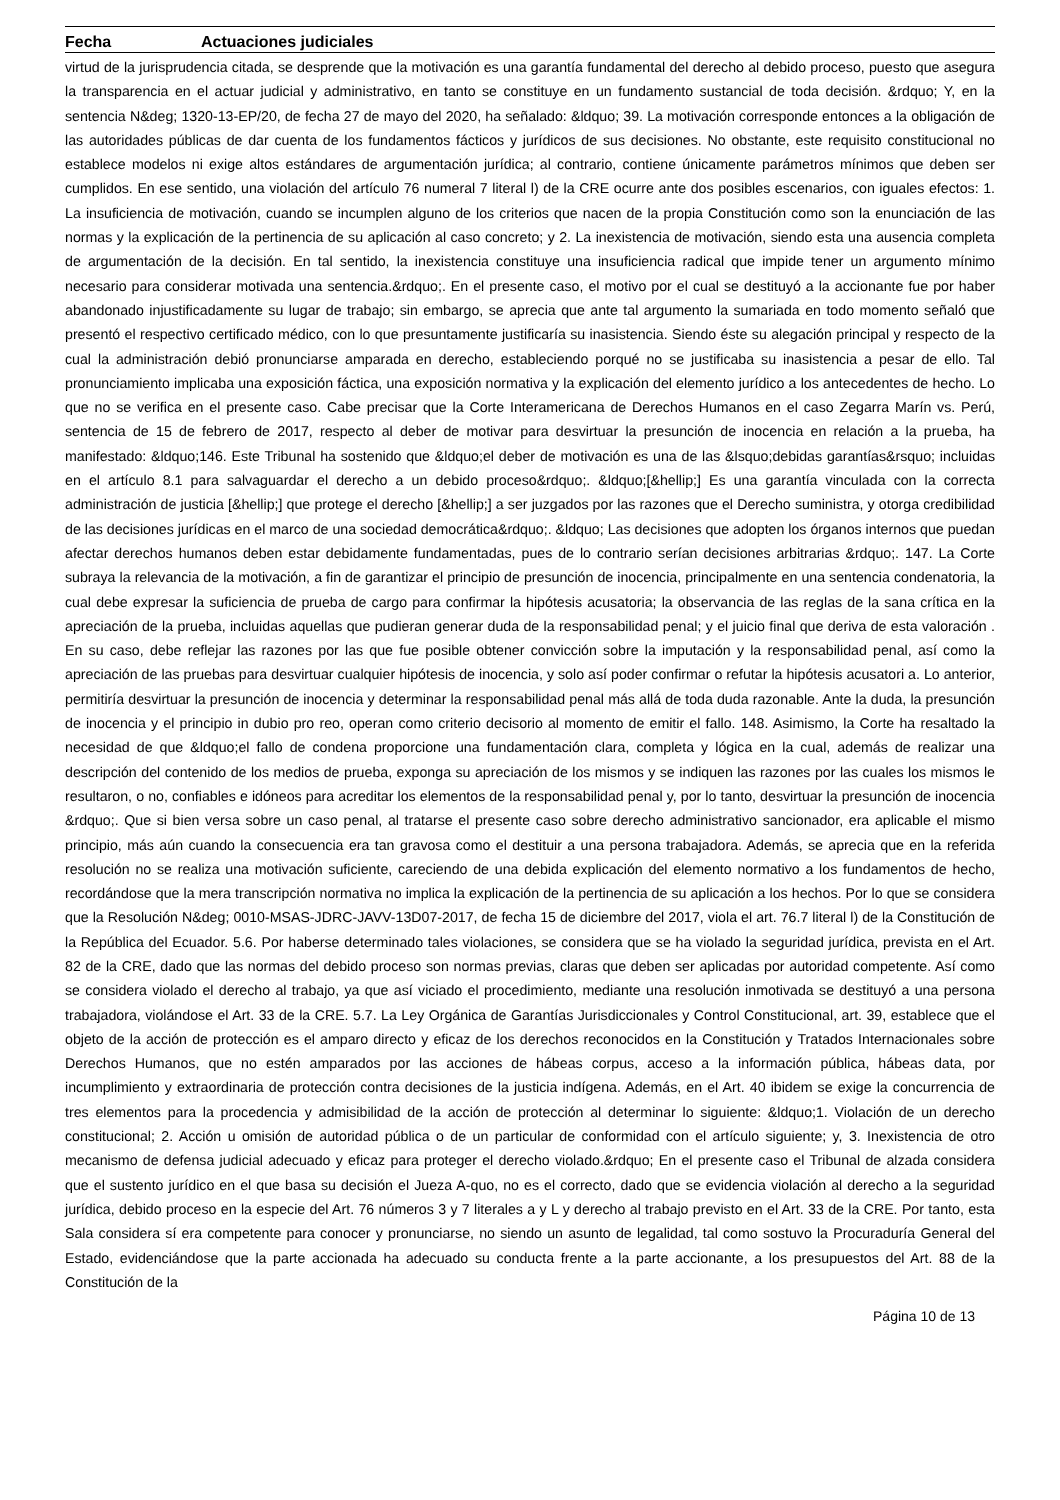Fecha Actuaciones judiciales
virtud de la jurisprudencia citada, se desprende que la motivación es una garantía fundamental del derecho al debido proceso, puesto que asegura la transparencia en el actuar judicial y administrativo, en tanto se constituye en un fundamento sustancial de toda decisión. &rdquo; Y, en la sentencia N&deg; 1320-13-EP/20, de fecha 27 de mayo del 2020, ha señalado: &ldquo; 39. La motivación corresponde entonces a la obligación de las autoridades públicas de dar cuenta de los fundamentos fácticos y jurídicos de sus decisiones. No obstante, este requisito constitucional no establece modelos ni exige altos estándares de argumentación jurídica; al contrario, contiene únicamente parámetros mínimos que deben ser cumplidos. En ese sentido, una violación del artículo 76 numeral 7 literal l) de la CRE ocurre ante dos posibles escenarios, con iguales efectos: 1. La insuficiencia de motivación, cuando se incumplen alguno de los criterios que nacen de la propia Constitución como son la enunciación de las normas y la explicación de la pertinencia de su aplicación al caso concreto; y 2. La inexistencia de motivación, siendo esta una ausencia completa de argumentación de la decisión. En tal sentido, la inexistencia constituye una insuficiencia radical que impide tener un argumento mínimo necesario para considerar motivada una sentencia.&rdquo;. En el presente caso, el motivo por el cual se destituyó a la accionante fue por haber abandonado injustificadamente su lugar de trabajo; sin embargo, se aprecia que ante tal argumento la sumariada en todo momento señaló que presentó el respectivo certificado médico, con lo que presuntamente justificaría su inasistencia. Siendo éste su alegación principal y respecto de la cual la administración debió pronunciarse amparada en derecho, estableciendo porqué no se justificaba su inasistencia a pesar de ello. Tal pronunciamiento implicaba una exposición fáctica, una exposición normativa y la explicación del elemento jurídico a los antecedentes de hecho. Lo que no se verifica en el presente caso. Cabe precisar que la Corte Interamericana de Derechos Humanos en el caso Zegarra Marín vs. Perú, sentencia de 15 de febrero de 2017, respecto al deber de motivar para desvirtuar la presunción de inocencia en relación a la prueba, ha manifestado: &ldquo;146. Este Tribunal ha sostenido que &ldquo;el deber de motivación es una de las &lsquo;debidas garantías&rsquo; incluidas en el artículo 8.1 para salvaguardar el derecho a un debido proceso&rdquo;. &ldquo;[&hellip;] Es una garantía vinculada con la correcta administración de justicia [&hellip;] que protege el derecho [&hellip;] a ser juzgados por las razones que el Derecho suministra, y otorga credibilidad de las decisiones jurídicas en el marco de una sociedad democrática&rdquo;. &ldquo; Las decisiones que adopten los órganos internos que puedan afectar derechos humanos deben estar debidamente fundamentadas, pues de lo contrario serían decisiones arbitrarias &rdquo;. 147. La Corte subraya la relevancia de la motivación, a fin de garantizar el principio de presunción de inocencia, principalmente en una sentencia condenatoria, la cual debe expresar la suficiencia de prueba de cargo para confirmar la hipótesis acusatoria; la observancia de las reglas de la sana crítica en la apreciación de la prueba, incluidas aquellas que pudieran generar duda de la responsabilidad penal; y el juicio final que deriva de esta valoración . En su caso, debe reflejar las razones por las que fue posible obtener convicción sobre la imputación y la responsabilidad penal, así como la apreciación de las pruebas para desvirtuar cualquier hipótesis de inocencia, y solo así poder confirmar o refutar la hipótesis acusatori a. Lo anterior, permitiría desvirtuar la presunción de inocencia y determinar la responsabilidad penal más allá de toda duda razonable. Ante la duda, la presunción de inocencia y el principio in dubio pro reo, operan como criterio decisorio al momento de emitir el fallo. 148. Asimismo, la Corte ha resaltado la necesidad de que &ldquo;el fallo de condena proporcione una fundamentación clara, completa y lógica en la cual, además de realizar una descripción del contenido de los medios de prueba, exponga su apreciación de los mismos y se indiquen las razones por las cuales los mismos le resultaron, o no, confiables e idóneos para acreditar los elementos de la responsabilidad penal y, por lo tanto, desvirtuar la presunción de inocencia &rdquo;. Que si bien versa sobre un caso penal, al tratarse el presente caso sobre derecho administrativo sancionador, era aplicable el mismo principio, más aún cuando la consecuencia era tan gravosa como el destituir a una persona trabajadora. Además, se aprecia que en la referida resolución no se realiza una motivación suficiente, careciendo de una debida explicación del elemento normativo a los fundamentos de hecho, recordándose que la mera transcripción normativa no implica la explicación de la pertinencia de su aplicación a los hechos. Por lo que se considera que la Resolución N&deg; 0010-MSAS-JDRC-JAVV-13D07-2017, de fecha 15 de diciembre del 2017, viola el art. 76.7 literal l) de la Constitución de la República del Ecuador. 5.6. Por haberse determinado tales violaciones, se considera que se ha violado la seguridad jurídica, prevista en el Art. 82 de la CRE, dado que las normas del debido proceso son normas previas, claras que deben ser aplicadas por autoridad competente. Así como se considera violado el derecho al trabajo, ya que así viciado el procedimiento, mediante una resolución inmotivada se destituyó a una persona trabajadora, violándose el Art. 33 de la CRE. 5.7. La Ley Orgánica de Garantías Jurisdiccionales y Control Constitucional, art. 39, establece que el objeto de la acción de protección es el amparo directo y eficaz de los derechos reconocidos en la Constitución y Tratados Internacionales sobre Derechos Humanos, que no estén amparados por las acciones de hábeas corpus, acceso a la información pública, hábeas data, por incumplimiento y extraordinaria de protección contra decisiones de la justicia indígena. Además, en el Art. 40 ibidem se exige la concurrencia de tres elementos para la procedencia y admisibilidad de la acción de protección al determinar lo siguiente: &ldquo;1. Violación de un derecho constitucional; 2. Acción u omisión de autoridad pública o de un particular de conformidad con el artículo siguiente; y, 3. Inexistencia de otro mecanismo de defensa judicial adecuado y eficaz para proteger el derecho violado.&rdquo; En el presente caso el Tribunal de alzada considera que el sustento jurídico en el que basa su decisión el Jueza A-quo, no es el correcto, dado que se evidencia violación al derecho a la seguridad jurídica, debido proceso en la especie del Art. 76 números 3 y 7 literales a y L y derecho al trabajo previsto en el Art. 33 de la CRE. Por tanto, esta Sala considera sí era competente para conocer y pronunciarse, no siendo un asunto de legalidad, tal como sostuvo la Procuraduría General del Estado, evidenciándose que la parte accionada ha adecuado su conducta frente a la parte accionante, a los presupuestos del Art. 88 de la Constitución de la
Página 10 de 13